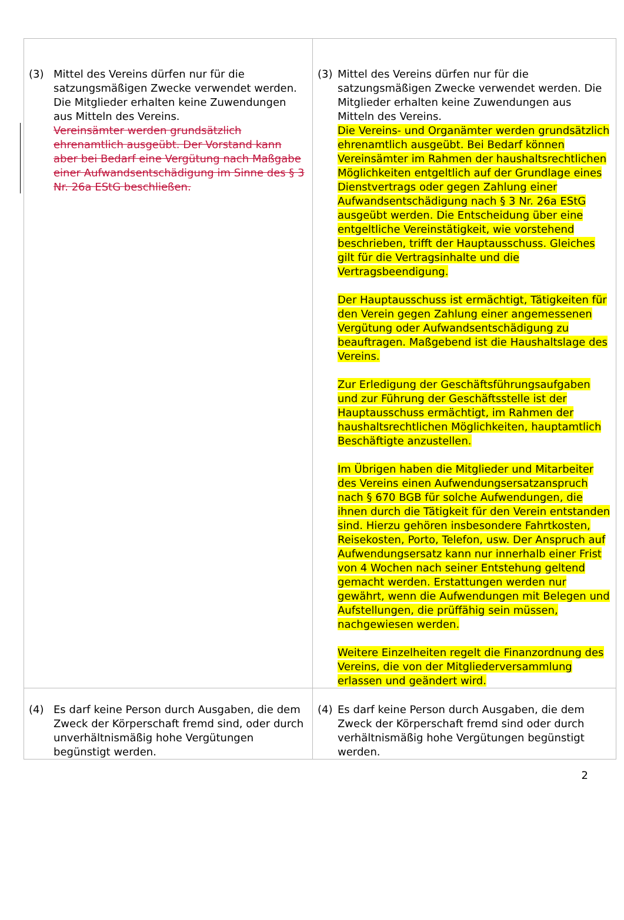| (3) Mittel des Vereins dürfen nur für die satzungsmäßigen Zwecke verwendet werden. Die Mitglieder erhalten keine Zuwendungen aus Mitteln des Vereins. Vereinsämter werden grundsätzlich ehrenamtlich ausgeübt. Der Vorstand kann aber bei Bedarf eine Vergütung nach Maßgabe einer Aufwandsentschädigung im Sinne des § 3 Nr. 26a EStG beschließen. | (3) Mittel des Vereins dürfen nur für die satzungsmäßigen Zwecke verwendet werden. Die Mitglieder erhalten keine Zuwendungen aus Mitteln des Vereins. Die Vereins- und Organämter werden grundsätzlich ehrenamtlich ausgeübt. Bei Bedarf können Vereinsämter im Rahmen der haushaltsrechtlichen Möglichkeiten entgeltlich auf der Grundlage eines Dienstvertrags oder gegen Zahlung einer Aufwandsentschädigung nach § 3 Nr. 26a EStG ausgeübt werden. Die Entscheidung über eine entgeltliche Vereinstätigkeit, wie vorstehend beschrieben, trifft der Hauptausschuss. Gleiches gilt für die Vertragsinhalte und die Vertragsbeendigung. Der Hauptausschuss ist ermächtigt, Tätigkeiten für den Verein gegen Zahlung einer angemessenen Vergütung oder Aufwandsentschädigung zu beauftragen. Maßgebend ist die Haushaltslage des Vereins. Zur Erledigung der Geschäftsführungsaufgaben und zur Führung der Geschäftsstelle ist der Hauptausschuss ermächtigt, im Rahmen der haushaltsrechtlichen Möglichkeiten, hauptamtlich Beschäftigte anzustellen. Im Übrigen haben die Mitglieder und Mitarbeiter des Vereins einen Aufwendungsersatzanspruch nach § 670 BGB für solche Aufwendungen, die ihnen durch die Tätigkeit für den Verein entstanden sind. Hierzu gehören insbesondere Fahrtkosten, Reisekosten, Porto, Telefon, usw. Der Anspruch auf Aufwendungsersatz kann nur innerhalb einer Frist von 4 Wochen nach seiner Entstehung geltend gemacht werden. Erstattungen werden nur gewährt, wenn die Aufwendungen mit Belegen und Aufstellungen, die prüffähig sein müssen, nachgewiesen werden. Weitere Einzelheiten regelt die Finanzordnung des Vereins, die von der Mitgliederversammlung erlassen und geändert wird. |
| (4) Es darf keine Person durch Ausgaben, die dem Zweck der Körperschaft fremd sind, oder durch unverhältnismäßig hohe Vergütungen begünstigt werden. | (4) Es darf keine Person durch Ausgaben, die dem Zweck der Körperschaft fremd sind oder durch verhältnismäßig hohe Vergütungen begünstigt werden. |
2